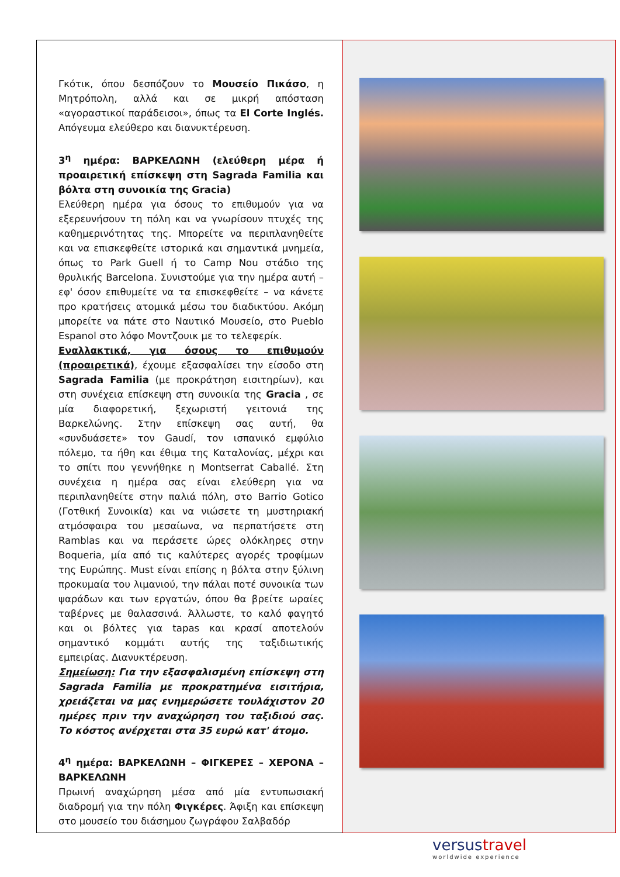Γκότικ, όπου δεσπόζουν το Μουσείο Πικάσο, η Μητρόπολη, αλλά και σε μικρή απόσταση «αγοραστικοί παράδεισοι», όπως τα El Corte Inglés. Απόγευμα ελεύθερο και διανυκτέρευση.
3<sup>η</sup> ημέρα: ΒΑΡΚΕΛΩΝΗ (ελεύθερη μέρα ή προαιρετική επίσκεψη στη Sagrada Familia και βόλτα στη συνοικία της Gracia)
Ελεύθερη ημέρα για όσους το επιθυμούν για να εξερευνήσουν τη πόλη και να γνωρίσουν πτυχές της καθημερινότητας της. Μπορείτε να περιπλανηθείτε και να επισκεφθείτε ιστορικά και σημαντικά μνημεία, όπως το Park Guell ή το Camp Nou στάδιο της θρυλικής Barcelona. Συνιστούμε για την ημέρα αυτή – εφ' όσον επιθυμείτε να τα επισκεφθείτε – να κάνετε προ κρατήσεις ατομικά μέσω του διαδικτύου. Ακόμη μπορείτε να πάτε στο Ναυτικό Μουσείο, στο Pueblo Espanol στο λόφο Μοντζουικ με το τελεφερίκ.
Εναλλακτικά, για όσους το επιθυμούν (προαιρετικά), έχουμε εξασφαλίσει την είσοδο στη Sagrada Familia (με προκράτηση εισιτηρίων), και στη συνέχεια επίσκεψη στη συνοικία της Gracia , σε μία διαφορετική, ξεχωριστή γειτονιά της Βαρκελώνης. Στην επίσκεψη σας αυτή, θα «συνδυάσετε» τον Gaudí, τον ισπανικό εμφύλιο πόλεμο, τα ήθη και έθιμα της Καταλονίας, μέχρι και το σπίτι που γεννήθηκε η Montserrat Caballé. Στη συνέχεια η ημέρα σας είναι ελεύθερη για να περιπλανηθείτε στην παλιά πόλη, στο Barrio Gotico (Γοτθική Συνοικία) και να νιώσετε τη μυστηριακή ατμόσφαιρα του μεσαίωνα, να περπατήσετε στη Ramblas και να περάσετε ώρες ολόκληρες στην Boqueria, μία από τις καλύτερες αγορές τροφίμων της Ευρώπης. Must είναι επίσης η βόλτα στην ξύλινη προκυμαία του λιμανιού, την πάλαι ποτέ συνοικία των ψαράδων και των εργατών, όπου θα βρείτε ωραίες ταβέρνες με θαλασσινά. Άλλωστε, το καλό φαγητό και οι βόλτες για tapas και κρασί αποτελούν σημαντικό κομμάτι αυτής της ταξιδιωτικής εμπειρίας. Διανυκτέρευση.
Σημείωση: Για την εξασφαλισμένη επίσκεψη στη Sagrada Familia με προκρατημένα εισιτήρια, χρειάζεται να μας ενημερώσετε τουλάχιστον 20 ημέρες πριν την αναχώρηση του ταξιδιού σας. Το κόστος ανέρχεται στα 35 ευρώ κατ' άτομο.
4<sup>η</sup> ημέρα: ΒΑΡΚΕΛΩΝΗ – ΦΙΓΚΕΡΕΣ – ΧΕΡΟΝΑ – ΒΑΡΚΕΛΩΝΗ
Πρωινή αναχώρηση μέσα από μία εντυπωσιακή διαδρομή για την πόλη Φιγκέρες. Άφιξη και επίσκεψη στο μουσείο του διάσημου ζωγράφου Σαλβαδόρ
versustravel
worldwide experience